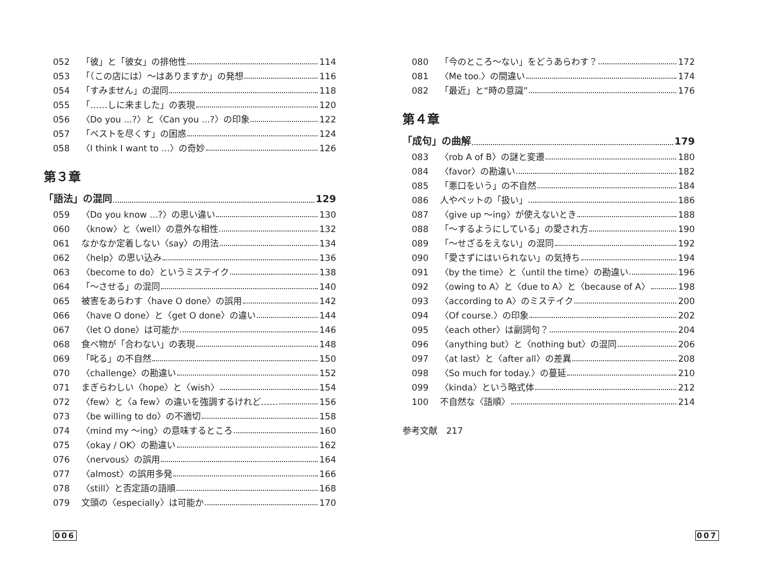052 「彼」と「彼女」の排他性 114
053 「（この店には）〜はありますか」の発想 116
054 「すみません」の混同 118
055 「……しに来ました」の表現 120
056 〈Do you ...?〉と〈Can you ...?〉の印象 122
057 「ベストを尽くす」の困惑 124
058 〈I think I want to ...〉の奇妙 126
第３章
「語法」の混同 129
059 〈Do you know ...?〉の思い違い 130
060 〈know〉と〈well〉の意外な相性 132
061 なかなか定着しない〈say〉の用法 134
062 〈help〉の思い込み 136
063 〈become to do〉というミステイク 138
064 「〜させる」の混同 140
065 被害をあらわす〈have O done〉の誤用 142
066 〈have O done〉と〈get O done〉の違い 144
067 〈let O done〉は可能か 146
068 食べ物が「合わない」の表現 148
069 「叱る」の不自然 150
070 〈challenge〉の勘違い 152
071 まぎらわしい〈hope〉と〈wish〉 154
072 〈few〉と〈a few〉の違いを強調するけれど…… 156
073 〈be willing to do〉の不適切 158
074 〈mind my 〜ing〉の意味するところ 160
075 〈okay / OK〉の勘違い 162
076 〈nervous〉の誤用 164
077 〈almost〉の誤用多発 166
078 〈still〉と否定語の語順 168
079 文頭の〈especially〉は可能か 170
080 「今のところ〜ない」をどうあらわす？ 172
081 〈Me too.〉の間違い 174
082 「最近」と“時の意識” 176
第４章
「成句」の曲解 179
083 〈rob A of B〉の謎と変遷 180
084 〈favor〉の勘違い 182
085 「悪口をいう」の不自然 184
086 人やペットの「扱い」 186
087 〈give up 〜ing〉が使えないとき 188
088 「〜するようにしている」の愛され方 190
089 「〜せざるをえない」の混同 192
090 「愛さずにはいられない」の気持ち 194
091 〈by the time〉と〈until the time〉の勘違い 196
092 〈owing to A〉と〈due to A〉と〈because of A〉 198
093 〈according to A〉のミステイク 200
094 〈Of course.〉の印象 202
095 〈each other〉は副詞句？ 204
096 〈anything but〉と〈nothing but〉の混同 206
097 〈at last〉と〈after all〉の差異 208
098 〈So much for today.〉の蔓延 210
099 〈kinda〉という略式体 212
100 不自然な〈語順〉 214
参考文献　217
006 007